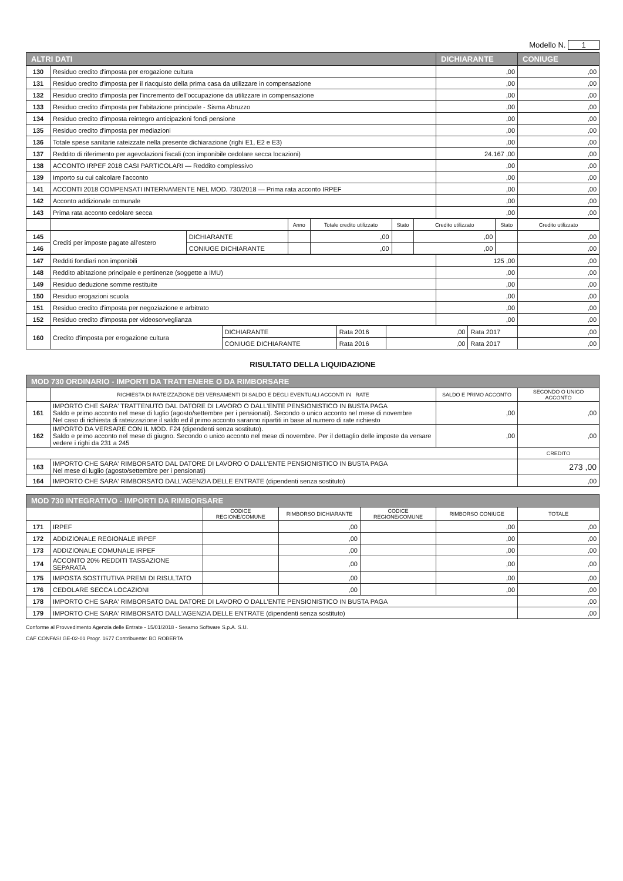Modello N. 1
| ALTRI DATI | | DICHIARANTE | CONIUGE |
| 130 | Residuo credito d'imposta per erogazione cultura | ,00 | ,00 |
| 131 | Residuo credito d'imposta per il riacquisto della prima casa da utilizzare in compensazione | ,00 | ,00 |
| 132 | Residuo credito d'imposta per l'incremento dell'occupazione da utilizzare in compensazione | ,00 | ,00 |
| 133 | Residuo credito d'imposta per l'abitazione principale - Sisma Abruzzo | ,00 | ,00 |
| 134 | Residuo credito d'imposta reintegro anticipazioni fondi pensione | ,00 | ,00 |
| 135 | Residuo credito d'imposta per mediazioni | ,00 | ,00 |
| 136 | Totale spese sanitarie rateizzate nella presente dichiarazione (righi E1, E2 e E3) | ,00 | ,00 |
| 137 | Reddito di riferimento per agevolazioni fiscali (con imponibile cedolare secca locazioni) | 24.167 ,00 | ,00 |
| 138 | ACCONTO IRPEF 2018 CASI PARTICOLARI — Reddito complessivo | ,00 | ,00 |
| 139 | Importo su cui calcolare l'acconto | ,00 | ,00 |
| 141 | ACCONTI 2018 COMPENSATI INTERNAMENTE NEL MOD. 730/2018 — Prima rata acconto IRPEF | ,00 | ,00 |
| 142 | Acconto addizionale comunale | ,00 | ,00 |
| 143 | Prima rata acconto cedolare secca | ,00 | ,00 |
| | | | Anno | Totale credito utilizzato | Stato | Credito utilizzato | Stato | Credito utilizzato |
| --- | --- | --- | --- | --- | --- | --- | --- | --- |
| 145 | Crediti per imposte pagate all'estero | DICHIARANTE | | ,00 | | ,00 | | ,00 |
| 146 | | CONIUGE DICHIARANTE | | ,00 | | ,00 | | ,00 |
| 147 | Redditi fondiari non imponibili | 125 ,00 | ,00 |
| 148 | Reddito abitazione principale e pertinenze (soggette a IMU) | ,00 | ,00 |
| 149 | Residuo deduzione somme restituite | ,00 | ,00 |
| 150 | Residuo erogazioni scuola | ,00 | ,00 |
| 151 | Residuo credito d'imposta per negoziazione e arbitrato | ,00 | ,00 |
| 152 | Residuo credito d'imposta per videosorveglianza | ,00 | ,00 |
| 160 | Credito d'imposta per erogazione cultura | DICHIARANTE | Rata 2016 | ,00 | Rata 2017 | ,00 |
| | | CONIUGE DICHIARANTE | Rata 2016 | ,00 | Rata 2017 | ,00 |
RISULTATO DELLA LIQUIDAZIONE
| MOD 730 ORDINARIO - IMPORTI DA TRATTENERE O DA RIMBORSARE | | | |
| | RICHIESTA DI RATEIZZAZIONE DEI VERSAMENTI DI SALDO E DEGLI EVENTUALI ACCONTI IN RATE | SALDO E PRIMO ACCONTO | SECONDO O UNICO ACCONTO |
| 161 | IMPORTO CHE SARA' TRATTENUTO DAL DATORE DI LAVORO O DALL'ENTE PENSIONISTICO IN BUSTA PAGA Saldo e primo acconto nel mese di luglio (agosto/settembre per i pensionati). Secondo o unico acconto nel mese di novembre Nel caso di richiesta di rateizzazione il saldo ed il primo acconto saranno ripartiti in base al numero di rate richiesto | ,00 | ,00 |
| 162 | IMPORTO DA VERSARE CON IL MOD. F24 (dipendenti senza sostituto). Saldo e primo acconto nel mese di giugno. Secondo o unico acconto nel mese di novembre. Per il dettaglio delle imposte da versare vedere i righi da 231 a 245 | ,00 | ,00 |
| | | | CREDITO |
| 163 | IMPORTO CHE SARA' RIMBORSATO DAL DATORE DI LAVORO O DALL'ENTE PENSIONISTICO IN BUSTA PAGA Nel mese di luglio (agosto/settembre per i pensionati) | | 273 ,00 |
| 164 | IMPORTO CHE SARA' RIMBORSATO DALL'AGENZIA DELLE ENTRATE (dipendenti senza sostituto) | | ,00 |
| MOD 730 INTEGRATIVO - IMPORTI DA RIMBORSARE | | | | | | |
| | | CODICE REGIONE/COMUNE | RIMBORSO DICHIARANTE | CODICE REGIONE/COMUNE | RIMBORSO CONIUGE | TOTALE |
| 171 | IRPEF | | ,00 | | ,00 | ,00 |
| 172 | ADDIZIONALE REGIONALE IRPEF | | ,00 | | ,00 | ,00 |
| 173 | ADDIZIONALE COMUNALE IRPEF | | ,00 | | ,00 | ,00 |
| 174 | ACCONTO 20% REDDITI TASSAZIONE SEPARATA | | ,00 | | ,00 | ,00 |
| 175 | IMPOSTA SOSTITUTIVA PREMI DI RISULTATO | | ,00 | | ,00 | ,00 |
| 176 | CEDOLARE SECCA LOCAZIONI | | ,00 | | ,00 | ,00 |
| 178 | IMPORTO CHE SARA' RIMBORSATO DAL DATORE DI LAVORO O DALL'ENTE PENSIONISTICO IN BUSTA PAGA | | | | | ,00 |
| 179 | IMPORTO CHE SARA' RIMBORSATO DALL'AGENZIA DELLE ENTRATE (dipendenti senza sostituto) | | | | | ,00 |
Conforme al Provvedimento Agenzia delle Entrate - 15/01/2018 - Sesamo Software S.p.A. S.U.
CAF CONFASI GE-02-01 Progr. 1677 Contribuente: BO ROBERTA